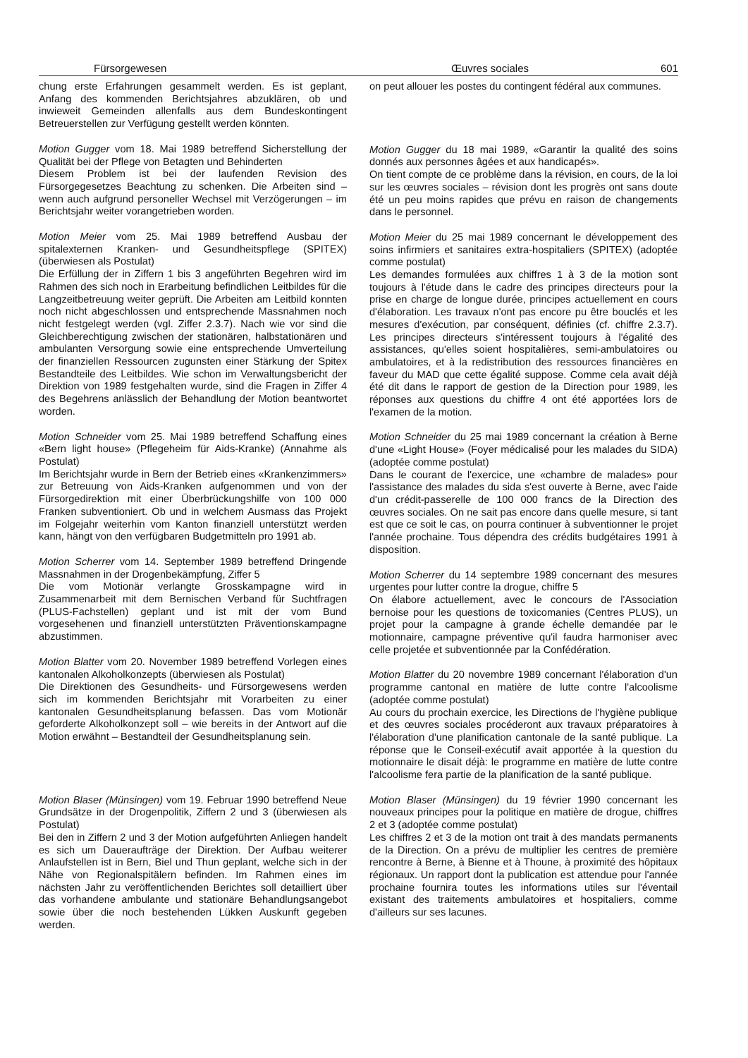Fürsorgewesen Œuvres sociales 601
chung erste Erfahrungen gesammelt werden. Es ist geplant, Anfang des kommenden Berichtsjahres abzuklären, ob und inwieweit Gemeinden allenfalls aus dem Bundeskontingent Betreuerstellen zur Verfügung gestellt werden könnten.
Motion Gugger vom 18. Mai 1989 betreffend Sicherstellung der Qualität bei der Pflege von Betagten und Behinderten
Diesem Problem ist bei der laufenden Revision des Fürsorgegesetzes Beachtung zu schenken. Die Arbeiten sind – wenn auch aufgrund personeller Wechsel mit Verzögerungen – im Berichtsjahr weiter vorangetrieben worden.
Motion Meier vom 25. Mai 1989 betreffend Ausbau der spitalexternen Kranken- und Gesundheitspflege (SPITEX) (überwiesen als Postulat)
Die Erfüllung der in Ziffern 1 bis 3 angeführten Begehren wird im Rahmen des sich noch in Erarbeitung befindlichen Leitbildes für die Langzeitbetreuung weiter geprüft. Die Arbeiten am Leitbild konnten noch nicht abgeschlossen und entsprechende Massnahmen noch nicht festgelegt werden (vgl. Ziffer 2.3.7). Nach wie vor sind die Gleichberechtigung zwischen der stationären, halbstationären und ambulanten Versorgung sowie eine entsprechende Umverteilung der finanziellen Ressourcen zugunsten einer Stärkung der Spitex Bestandteile des Leitbildes. Wie schon im Verwaltungsbericht der Direktion von 1989 festgehalten wurde, sind die Fragen in Ziffer 4 des Begehrens anlässlich der Behandlung der Motion beantwortet worden.
Motion Schneider vom 25. Mai 1989 betreffend Schaffung eines «Bern light house» (Pflegeheim für Aids-Kranke) (Annahme als Postulat)
Im Berichtsjahr wurde in Bern der Betrieb eines «Krankenzimmers» zur Betreuung von Aids-Kranken aufgenommen und von der Fürsorgedirektion mit einer Überbrückungshilfe von 100 000 Franken subventioniert. Ob und in welchem Ausmass das Projekt im Folgejahr weiterhin vom Kanton finanziell unterstützt werden kann, hängt von den verfügbaren Budgetmitteln pro 1991 ab.
Motion Scherrer vom 14. September 1989 betreffend Dringende Massnahmen in der Drogenbekämpfung, Ziffer 5
Die vom Motionär verlangte Grosskampagne wird in Zusammenarbeit mit dem Bernischen Verband für Suchtfragen (PLUS-Fachstellen) geplant und ist mit der vom Bund vorgesehenen und finanziell unterstützten Präventionskampagne abzustimmen.
Motion Blatter vom 20. November 1989 betreffend Vorlegen eines kantonalen Alkoholkonzepts (überwiesen als Postulat)
Die Direktionen des Gesundheits- und Fürsorgewesens werden sich im kommenden Berichtsjahr mit Vorarbeiten zu einer kantonalen Gesundheitsplanung befassen. Das vom Motionär geforderte Alkoholkonzept soll – wie bereits in der Antwort auf die Motion erwähnt – Bestandteil der Gesundheitsplanung sein.
Motion Blaser (Münsingen) vom 19. Februar 1990 betreffend Neue Grundsätze in der Drogenpolitik, Ziffern 2 und 3 (überwiesen als Postulat)
Bei den in Ziffern 2 und 3 der Motion aufgeführten Anliegen handelt es sich um Daueraufträge der Direktion. Der Aufbau weiterer Anlaufstellen ist in Bern, Biel und Thun geplant, welche sich in der Nähe von Regionalspitälern befinden. Im Rahmen eines im nächsten Jahr zu veröffentlichenden Berichtes soll detailliert über das vorhandene ambulante und stationäre Behandlungsangebot sowie über die noch bestehenden Lükken Auskunft gegeben werden.
on peut allouer les postes du contingent fédéral aux communes.
Motion Gugger du 18 mai 1989, «Garantir la qualité des soins donnés aux personnes âgées et aux handicapés».
On tient compte de ce problème dans la révision, en cours, de la loi sur les œuvres sociales – révision dont les progrès ont sans doute été un peu moins rapides que prévu en raison de changements dans le personnel.
Motion Meier du 25 mai 1989 concernant le développement des soins infirmiers et sanitaires extra-hospitaliers (SPITEX) (adoptée comme postulat)
Les demandes formulées aux chiffres 1 à 3 de la motion sont toujours à l'étude dans le cadre des principes directeurs pour la prise en charge de longue durée, principes actuellement en cours d'élaboration. Les travaux n'ont pas encore pu être bouclés et les mesures d'exécution, par conséquent, définies (cf. chiffre 2.3.7). Les principes directeurs s'intéressent toujours à l'égalité des assistances, qu'elles soient hospitalières, semi-ambulatoires ou ambulatoires, et à la redistribution des ressources financières en faveur du MAD que cette égalité suppose. Comme cela avait déjà été dit dans le rapport de gestion de la Direction pour 1989, les réponses aux questions du chiffre 4 ont été apportées lors de l'examen de la motion.
Motion Schneider du 25 mai 1989 concernant la création à Berne d'une «Light House» (Foyer médicalisé pour les malades du SIDA) (adoptée comme postulat)
Dans le courant de l'exercice, une «chambre de malades» pour l'assistance des malades du sida s'est ouverte à Berne, avec l'aide d'un crédit-passerelle de 100 000 francs de la Direction des œuvres sociales. On ne sait pas encore dans quelle mesure, si tant est que ce soit le cas, on pourra continuer à subventionner le projet l'année prochaine. Tous dépendra des crédits budgétaires 1991 à disposition.
Motion Scherrer du 14 septembre 1989 concernant des mesures urgentes pour lutter contre la drogue, chiffre 5
On élabore actuellement, avec le concours de l'Association bernoise pour les questions de toxicomanies (Centres PLUS), un projet pour la campagne à grande échelle demandée par le motionnaire, campagne préventive qu'il faudra harmoniser avec celle projetée et subventionnée par la Confédération.
Motion Blatter du 20 novembre 1989 concernant l'élaboration d'un programme cantonal en matière de lutte contre l'alcoolisme (adoptée comme postulat)
Au cours du prochain exercice, les Directions de l'hygiène publique et des œuvres sociales procéderont aux travaux préparatoires à l'élaboration d'une planification cantonale de la santé publique. La réponse que le Conseil-exécutif avait apportée à la question du motionnaire le disait déjà: le programme en matière de lutte contre l'alcoolisme fera partie de la planification de la santé publique.
Motion Blaser (Münsingen) du 19 février 1990 concernant les nouveaux principes pour la politique en matière de drogue, chiffres 2 et 3 (adoptée comme postulat)
Les chiffres 2 et 3 de la motion ont trait à des mandats permanents de la Direction. On a prévu de multiplier les centres de première rencontre à Berne, à Bienne et à Thoune, à proximité des hôpitaux régionaux. Un rapport dont la publication est attendue pour l'année prochaine fournira toutes les informations utiles sur l'éventail existant des traitements ambulatoires et hospitaliers, comme d'ailleurs sur ses lacunes.